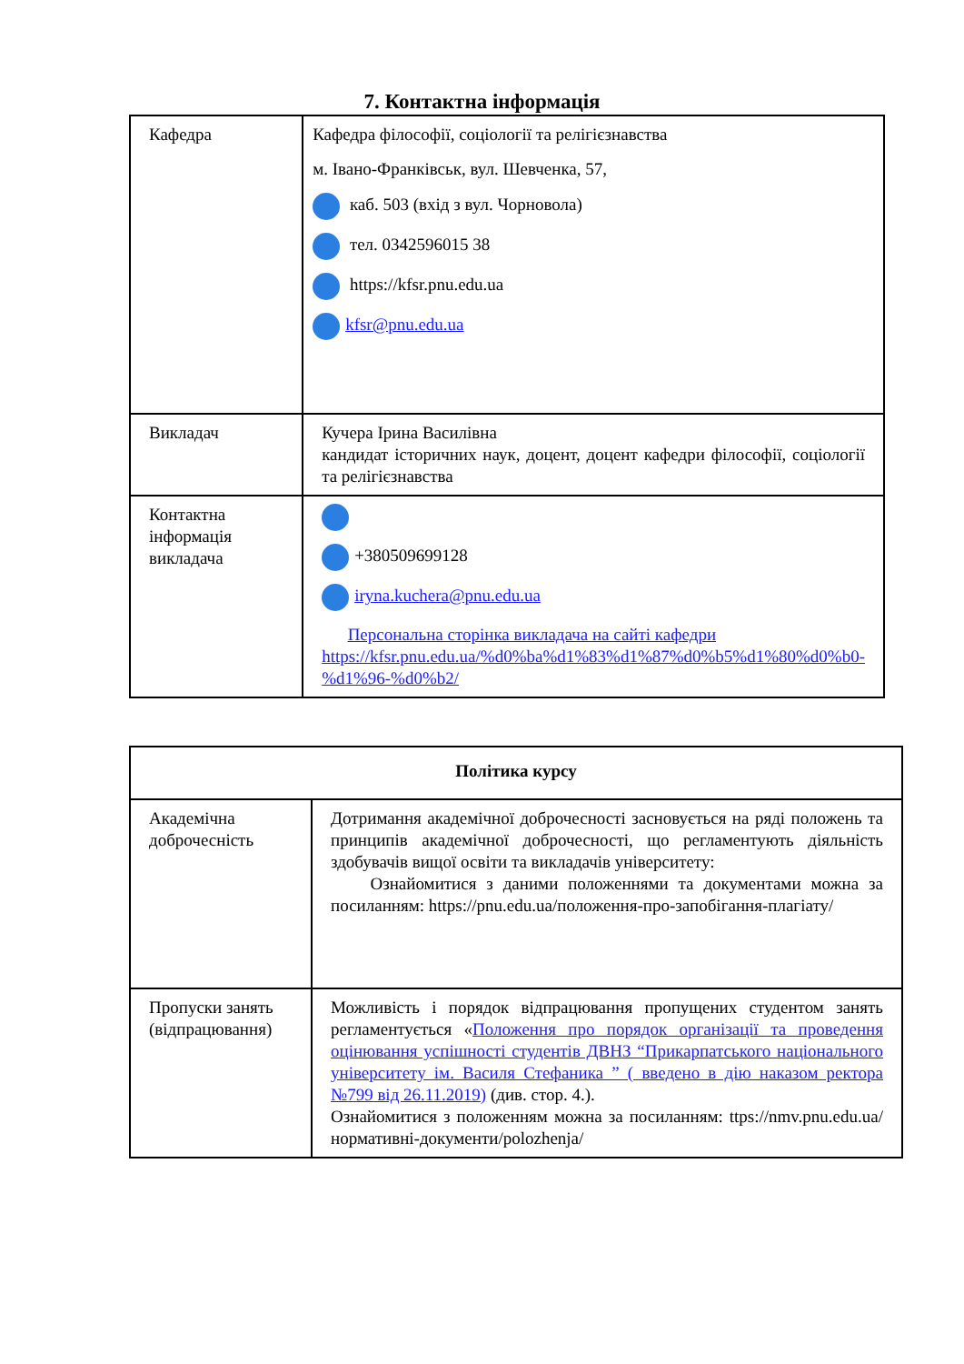7. Контактна інформація
| Кафедра | Кафедра філософії, соціології та релігієзнавства м. Івано-Франківськ, вул. Шевченка, 57, каб. 503 (вхід з вул. Чорновола) тел. 0342596015 38 https://kfsr.pnu.edu.ua kfsr@pnu.edu.ua |
| Викладач | Кучера Ірина Василівна кандидат історичних наук, доцент, доцент кафедри філософії, соціології та релігієзнавства |
| Контактна інформація викладача | +380509699128 iryna.kuchera@pnu.edu.ua Персональна сторінка викладача на сайті кафедри https://kfsr.pnu.edu.ua/%d0%ba%d1%83%d1%87%d0%b5%d1%80%d0%b0-%d1%96-%d0%b2/ |
| Політика курсу | |
| --- | --- |
| Академічна доброчесність | Дотримання академічної доброчесності засновується на ряді положень та принципів академічної доброчесності, що регламентують діяльність здобувачів вищої освіти та викладачів університету: Ознайомитися з даними положеннями та документами можна за посиланням: https://pnu.edu.ua/положення-про-запобігання-плагіату/ |
| Пропуски занять (відпрацювання) | Можливість і порядок відпрацювання пропущених студентом занять регламентується « Положення про порядок організації та проведення оцінювання успішності студентів ДВНЗ “Прикарпатського національного університету ім. Василя Стефаника ” ( введено в дію наказом ректора №799 від 26.11.2019) (див. стор. 4.). Ознайомитися з положенням можна за посиланням: ttps://nmv.pnu.edu.ua/нормативні-документи/polozhenja/ |